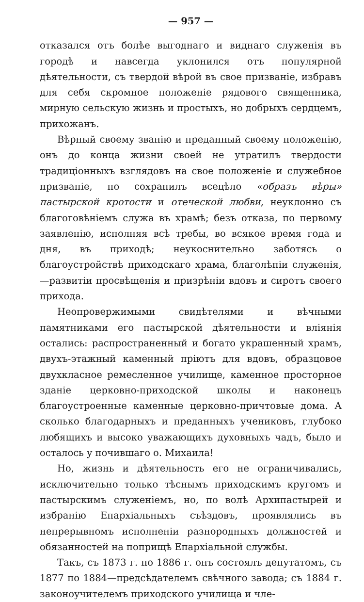— 957 —
отказался отъ болѣе выгоднаго и виднаго служенія въ городѣ и навсегда уклонился отъ популярной дѣятельности, съ твердой вѣрой въ свое призваніе, избравъ для себя скромное положеніе рядового священника, мирную сельскую жизнь и простыхъ, но добрыхъ сердцемъ, прихожанъ.
Вѣрный своему званію и преданный своему положенію, онъ до конца жизни своей не утратилъ твердости традиціонныхъ взглядовъ на свое положеніе и служебное призваніе, но сохранилъ всецѣло «образъ вѣры» пастырской кротости и отеческой любви, неуклонно съ благоговѣніемъ служа въ храмѣ; безъ отказа, по первому заявленію, исполняя всѣ требы, во всякое время года и дня, въ приходѣ; неукоснительно заботясь о благоустройствѣ приходскаго храма, благолѣпіи служенія,—развитіи просвѣщенія и призрѣніи вдовъ и сиротъ своего прихода.
Неопровержимыми свидѣтелями и вѣчными памятниками его пастырской дѣятельности и вліянія остались: распространенный и богато украшенный храмъ, двухъ-этажный каменный пріютъ для вдовъ, образцовое двухкласное ремесленное училище, каменное просторное зданіе церковно-приходской школы и наконецъ благоустроенные каменные церковно-причтовые дома. А сколько благодарныхъ и преданныхъ учениковъ, глубоко любящихъ и высоко уважающихъ духовныхъ чадъ, было и осталось у почившаго о. Михаила!
Но, жизнь и дѣятельность его не ограничивались, исключительно только тѣснымъ приходскимъ кругомъ и пастырскимъ служеніемъ, но, по волѣ Архипастырей и избранію Епархіальныхъ съѣздовъ, проявлялись въ непрерывномъ исполненіи разнородныхъ должностей и обязанностей на поприщѣ Епархіальной службы.
Такъ, съ 1873 г. по 1886 г. онъ состоялъ депутатомъ, съ 1877 по 1884—предсѣдателемъ свѣчного завода; съ 1884 г. законоучителемъ приходского училища и чле-